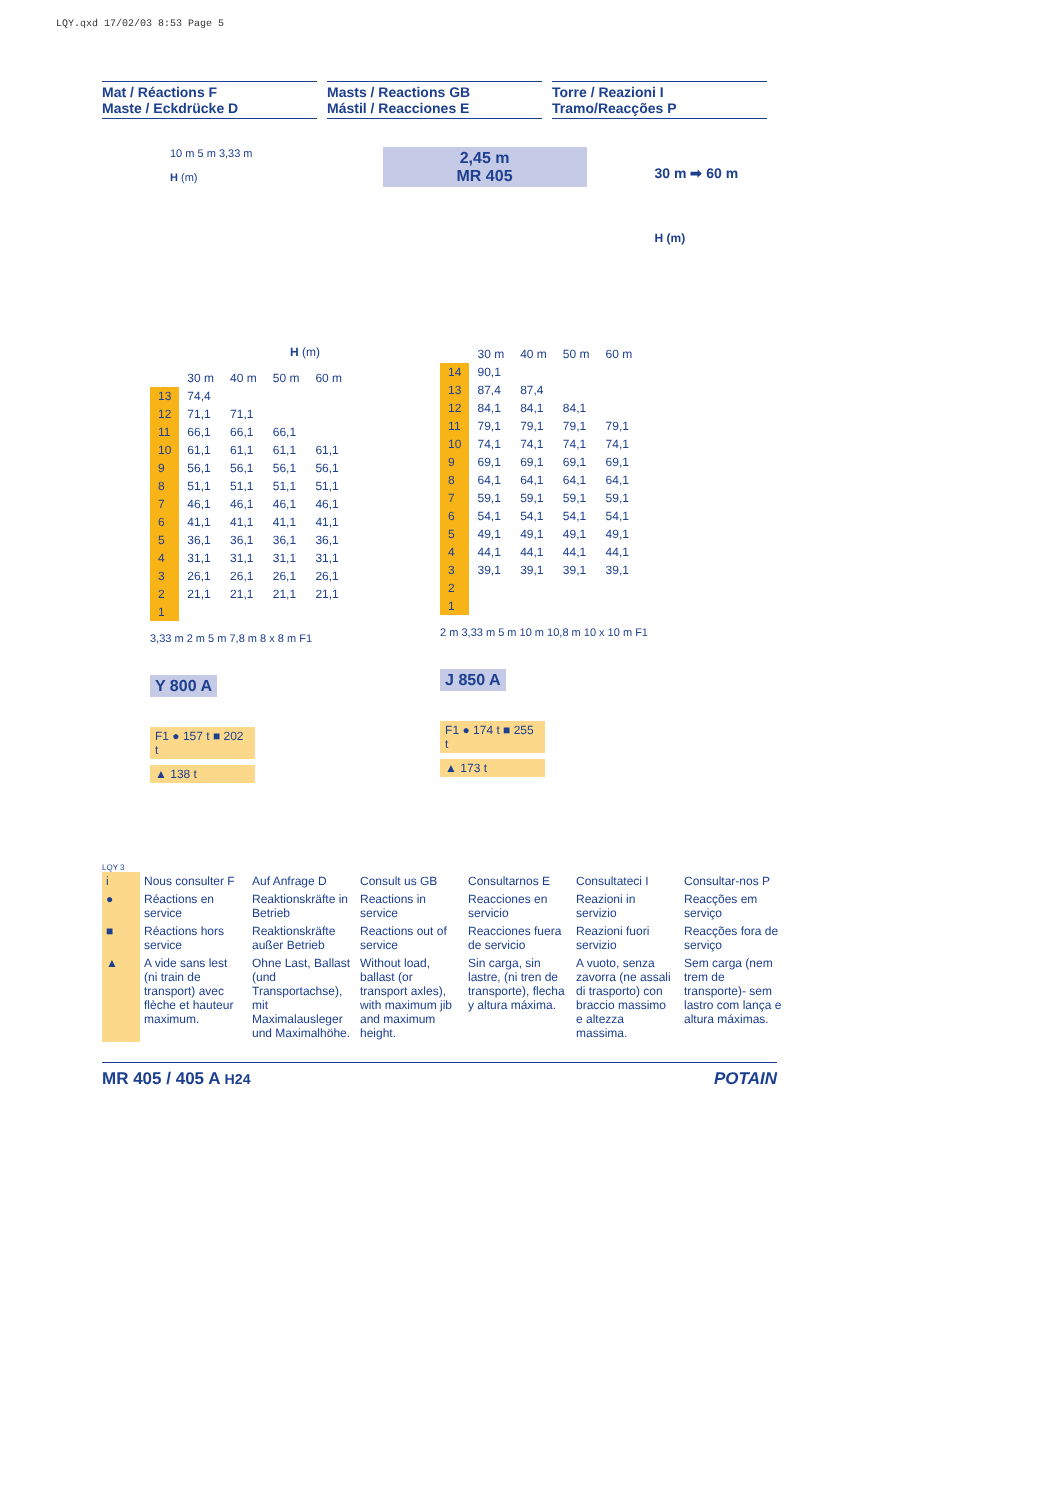LQY.qxd 17/02/03 8:53 Page 5
Mat / Réactions F
Maste / Eckdrücke D
Masts / Reactions GB
Mástil / Reacciones E
Torre / Reazioni I
Tramo/Reacções P
10 m 5 m 3,33 m
H (m)
2,45 m
MR 405
30 m ➡ 60 m
H (m)
H (m)
| | 30 m | 40 m | 50 m | 60 m |
| --- | --- | --- | --- | --- |
| 13 | 74,4 | | | |
| 12 | 71,1 | 71,1 | | |
| 11 | 66,1 | 66,1 | 66,1 | |
| 10 | 61,1 | 61,1 | 61,1 | 61,1 |
| 9 | 56,1 | 56,1 | 56,1 | 56,1 |
| 8 | 51,1 | 51,1 | 51,1 | 51,1 |
| 7 | 46,1 | 46,1 | 46,1 | 46,1 |
| 6 | 41,1 | 41,1 | 41,1 | 41,1 |
| 5 | 36,1 | 36,1 | 36,1 | 36,1 |
| 4 | 31,1 | 31,1 | 31,1 | 31,1 |
| 3 | 26,1 | 26,1 | 26,1 | 26,1 |
| 2 | 21,1 | 21,1 | 21,1 | 21,1 |
| 1 | | | | |
3,33 m 2 m 5 m 7,8 m 8 x 8 m F1
Y 800 A
F1 ● 157 t ■ 202 t
▲ 138 t
| | 30 m | 40 m | 50 m | 60 m |
| --- | --- | --- | --- | --- |
| 14 | 90,1 | | | |
| 13 | 87,4 | 87,4 | | |
| 12 | 84,1 | 84,1 | 84,1 | |
| 11 | 79,1 | 79,1 | 79,1 | 79,1 |
| 10 | 74,1 | 74,1 | 74,1 | 74,1 |
| 9 | 69,1 | 69,1 | 69,1 | 69,1 |
| 8 | 64,1 | 64,1 | 64,1 | 64,1 |
| 7 | 59,1 | 59,1 | 59,1 | 59,1 |
| 6 | 54,1 | 54,1 | 54,1 | 54,1 |
| 5 | 49,1 | 49,1 | 49,1 | 49,1 |
| 4 | 44,1 | 44,1 | 44,1 | 44,1 |
| 3 | 39,1 | 39,1 | 39,1 | 39,1 |
| 2 | | | | |
| 1 | | | | |
2 m 3,33 m 5 m 10 m 10,8 m 10 x 10 m F1
J 850 A
F1 ● 174 t ■ 255 t
▲ 173 t
LQY 3
| i | Nous consulter F | Auf Anfrage D | Consult us GB | Consultarnos E | Consultateci I | Consultar-nos P |
| ● | Réactions en service | Reaktionskräfte in Betrieb | Reactions in service | Reacciones en servicio | Reazioni in servizio | Reacções em serviço |
| ■ | Réactions hors service | Reaktionskräfte außer Betrieb | Reactions out of service | Reacciones fuera de servicio | Reazioni fuori servizio | Reacções fora de serviço |
| ▲ | A vide sans lest (ni train de transport) avec flèche et hauteur maximum. | Ohne Last, Ballast (und Transportachse), mit Maximalausleger und Maximalhöhe. | Without load, ballast (or transport axles), with maximum jib and maximum height. | Sin carga, sin lastre, (ni tren de transporte), flecha y altura máxima. | A vuoto, senza zavorra (ne assali di trasporto) con braccio massimo e altezza massima. | Sem carga (nem trem de transporte)- sem lastro com lança e altura máximas. |
MR 405 / 405 A H24 POTAIN